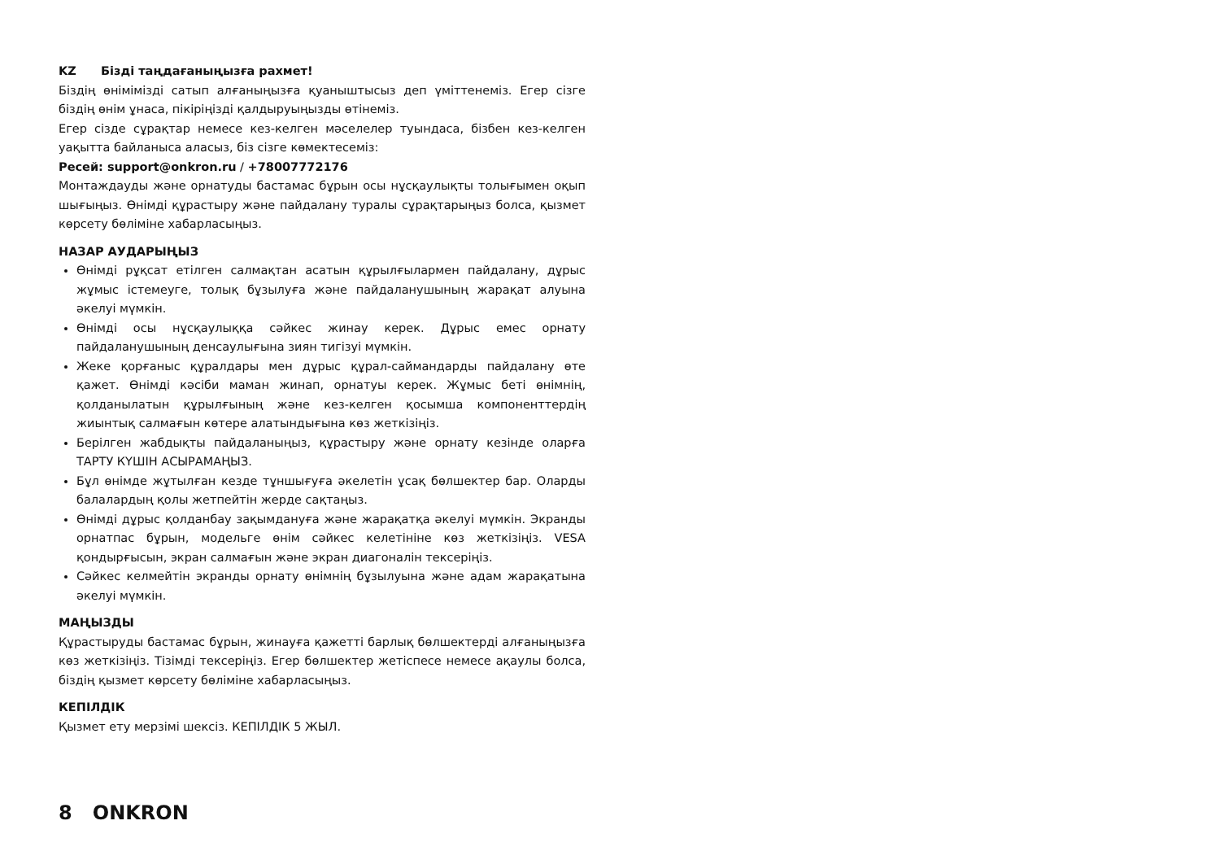KZ Бізді таңдағаныңызға рахмет!
Біздің өнімімізді сатып алғаныңызға қуаныштысыз деп үміттенеміз. Егер сізге біздің өнім ұнаса, пікіріңізді қалдыруыңызды өтінеміз.
Егер сізде сұрақтар немесе кез-келген мәселелер туындаса, бізбен кез-келген уақытта байланыса аласыз, біз сізге көмектесеміз:
Ресей: support@onkron.ru / +78007772176
Монтаждауды және орнатуды бастамас бұрын осы нұсқаулықты толығымен оқып шығыңыз. Өнімді құрастыру және пайдалану туралы сұрақтарыңыз болса, қызмет көрсету бөліміне хабарласыңыз.
НАЗАР АУДАРЫҢЫЗ
Өнімді рұқсат етілген салмақтан асатын құрылғылармен пайдалану, дұрыс жұмыс істемеуге, толық бұзылуға және пайдаланушының жарақат алуына әкелуі мүмкін.
Өнімді осы нұсқаулыққа сәйкес жинау керек. Дұрыс емес орнату пайдаланушының денсаулығына зиян тигізуі мүмкін.
Жеке қорғаныс құралдары мен дұрыс құрал-саймандарды пайдалану өте қажет. Өнімді кәсіби маман жинап, орнатуы керек. Жұмыс беті өнімнің, қолданылатын құрылғының және кез-келген қосымша компоненттердің жиынтық салмағын көтере алатындығына көз жеткізіңіз.
Берілген жабдықты пайдаланыңыз, құрастыру және орнату кезінде оларға ТАРТУ КҮШІН АСЫРАМАҢЫЗ.
Бұл өнімде жұтылған кезде тұншығуға әкелетін ұсақ бөлшектер бар. Оларды балалардың қолы жетпейтін жерде сақтаңыз.
Өнімді дұрыс қолданбау зақымдануға және жарақатқа әкелуі мүмкін. Экранды орнатпас бұрын, модельге өнім сәйкес келетініне көз жеткізіңіз. VESA қондырғысын, экран салмағын және экран диагоналін тексеріңіз.
Сәйкес келмейтін экранды орнату өнімнің бұзылуына және адам жарақатына әкелуі мүмкін.
МАҢЫЗДЫ
Құрастыруды бастамас бұрын, жинауға қажетті барлық бөлшектерді алғаныңызға көз жеткізіңіз. Тізімді тексеріңіз. Егер бөлшектер жетіспесе немесе ақаулы болса, біздің қызмет көрсету бөліміне хабарласыңыз.
КЕПІЛДІК
Қызмет ету мерзімі шексіз. КЕПІЛДІК 5 ЖЫЛ.
8 ONKRON